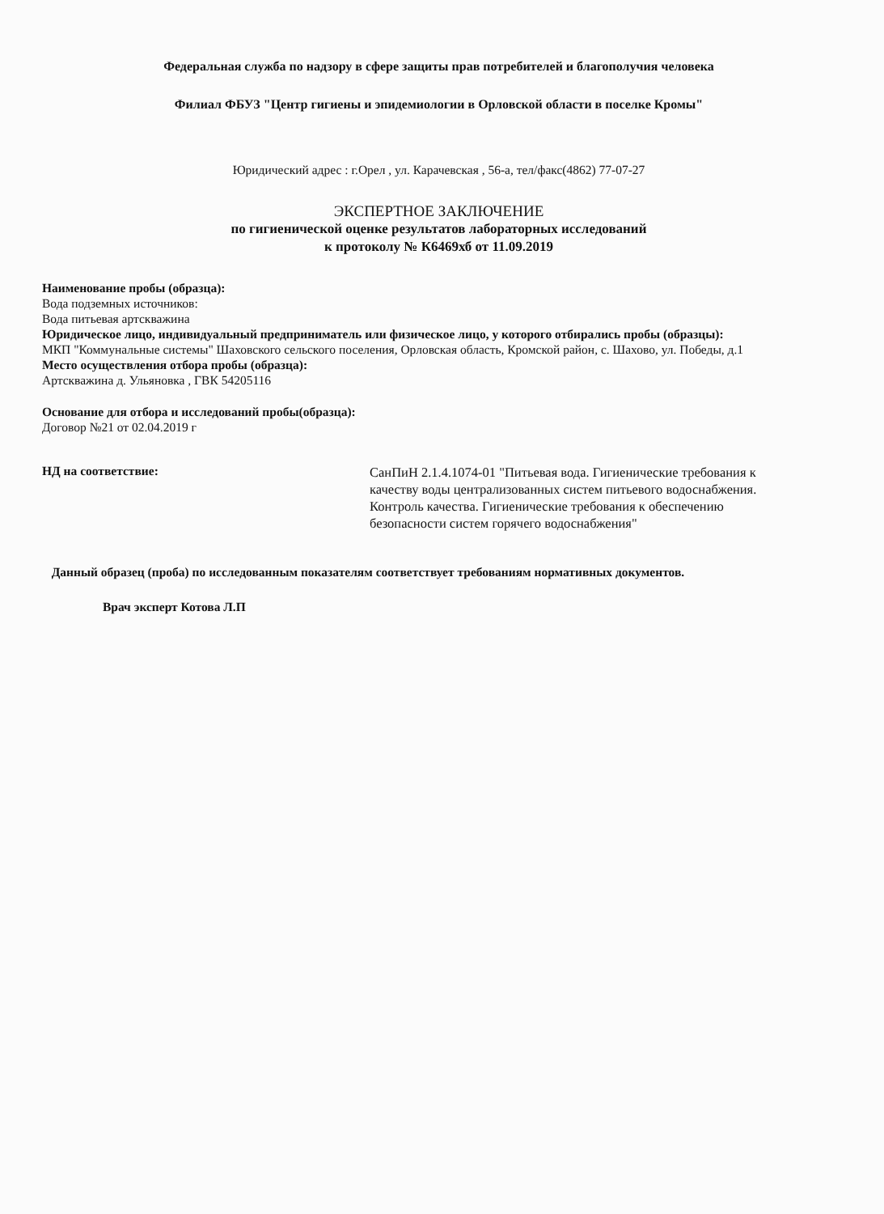Федеральная служба по надзору в сфере защиты прав потребителей и благополучия человека
Филиал ФБУЗ "Центр гигиены и эпидемиологии в Орловской области в поселке Кромы"
Юридический адрес : г.Орел , ул. Карачевская , 56-а, тел/факс(4862) 77-07-27
ЭКСПЕРТНОЕ ЗАКЛЮЧЕНИЕ
по гигиенической оценке результатов лабораторных исследований
к протоколу № К6469хб от 11.09.2019
Наименование пробы (образца):
Вода подземных источников:
Вода питьевая артскважина
Юридическое лицо, индивидуальный предприниматель или физическое лицо, у которого отбирались пробы (образцы):
МКП "Коммунальные системы" Шаховского сельского поселения, Орловская область, Кромской район, с. Шахово, ул. Победы, д.1
Место осуществления отбора пробы (образца):
Артскважина д. Ульяновка , ГВК 54205116
Основание для отбора и исследований пробы(образца):
Договор №21 от 02.04.2019 г
НД на соответствие:
СанПиН 2.1.4.1074-01 "Питьевая вода. Гигиенические требования к качеству воды централизованных систем питьевого водоснабжения. Контроль качества. Гигиенические требования к обеспечению безопасности систем горячего водоснабжения"
Данный образец (проба) по исследованным показателям соответствует требованиям нормативных документов.
Врач эксперт Котова Л.П